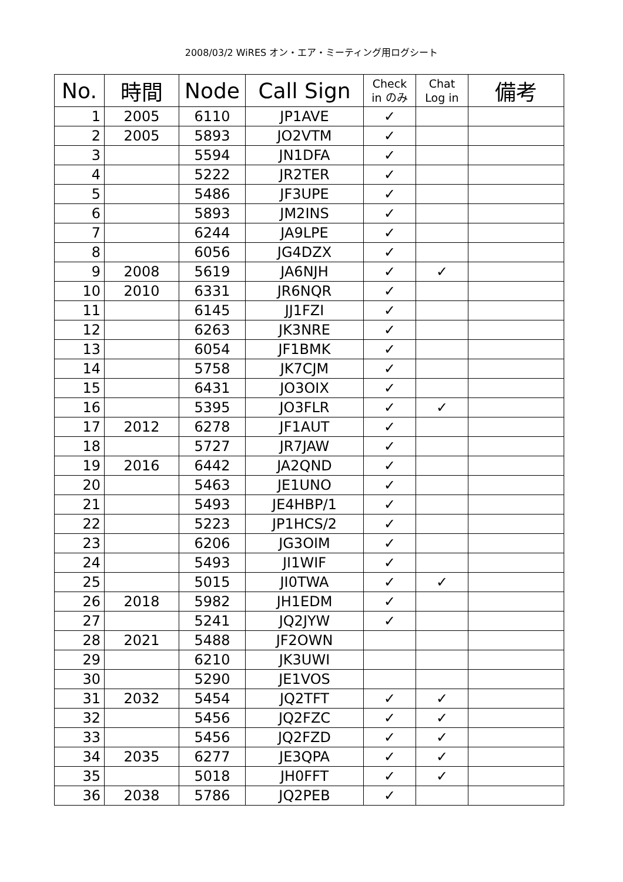2008/03/2 WiRES オン・エア・ミーティング用ログシート
| No. | 時間 | Node | Call Sign | Check in のみ | Chat Log in | 備考 |
| --- | --- | --- | --- | --- | --- | --- |
| 1 | 2005 | 6110 | JP1AVE | ✓ | | |
| 2 | 2005 | 5893 | JO2VTM | ✓ | | |
| 3 | | 5594 | JN1DFA | ✓ | | |
| 4 | | 5222 | JR2TER | ✓ | | |
| 5 | | 5486 | JF3UPE | ✓ | | |
| 6 | | 5893 | JM2INS | ✓ | | |
| 7 | | 6244 | JA9LPE | ✓ | | |
| 8 | | 6056 | JG4DZX | ✓ | | |
| 9 | 2008 | 5619 | JA6NJH | ✓ | ✓ | |
| 10 | 2010 | 6331 | JR6NQR | ✓ | | |
| 11 | | 6145 | JJ1FZI | ✓ | | |
| 12 | | 6263 | JK3NRE | ✓ | | |
| 13 | | 6054 | JF1BMK | ✓ | | |
| 14 | | 5758 | JK7CJM | ✓ | | |
| 15 | | 6431 | JO3OIX | ✓ | | |
| 16 | | 5395 | JO3FLR | ✓ | ✓ | |
| 17 | 2012 | 6278 | JF1AUT | ✓ | | |
| 18 | | 5727 | JR7JAW | ✓ | | |
| 19 | 2016 | 6442 | JA2QND | ✓ | | |
| 20 | | 5463 | JE1UNO | ✓ | | |
| 21 | | 5493 | JE4HBP/1 | ✓ | | |
| 22 | | 5223 | JP1HCS/2 | ✓ | | |
| 23 | | 6206 | JG3OIM | ✓ | | |
| 24 | | 5493 | JI1WIF | ✓ | | |
| 25 | | 5015 | JI0TWA | ✓ | ✓ | |
| 26 | 2018 | 5982 | JH1EDM | ✓ | | |
| 27 | | 5241 | JQ2JYW | ✓ | | |
| 28 | 2021 | 5488 | JF2OWN | | | |
| 29 | | 6210 | JK3UWI | | | |
| 30 | | 5290 | JE1VOS | | | |
| 31 | 2032 | 5454 | JQ2TFT | ✓ | ✓ | |
| 32 | | 5456 | JQ2FZC | ✓ | ✓ | |
| 33 | | 5456 | JQ2FZD | ✓ | ✓ | |
| 34 | 2035 | 6277 | JE3QPA | ✓ | ✓ | |
| 35 | | 5018 | JH0FFT | ✓ | ✓ | |
| 36 | 2038 | 5786 | JQ2PEB | ✓ | | |